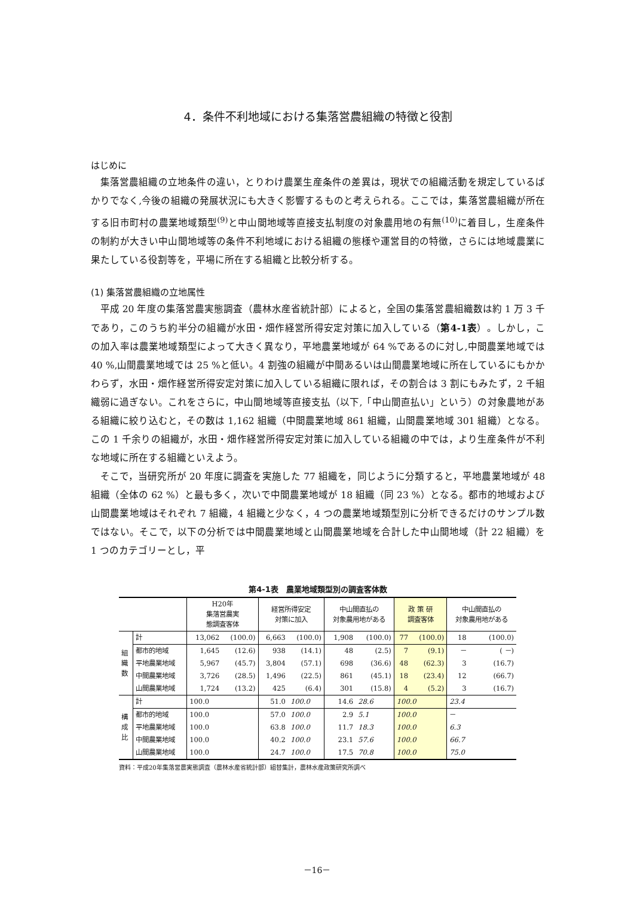4．条件不利地域における集落営農組織の特徴と役割
はじめに
集落営農組織の立地条件の違い，とりわけ農業生産条件の差異は，現状での組織活動を規定しているばかりでなく,今後の組織の発展状況にも大きく影響するものと考えられる。ここでは，集落営農組織が所在する旧市町村の農業地域類型<sup>(9)</sup>と中山間地域等直接支払制度の対象農用地の有無<sup>(10)</sup>に着目し，生産条件の制約が大きい中山間地域等の条件不利地域における組織の態様や運営目的の特徴，さらには地域農業に果たしている役割等を，平場に所在する組織と比較分析する。
(1) 集落営農組織の立地属性
平成 20 年度の集落営農実態調査（農林水産省統計部）によると，全国の集落営農組織数は約 1 万 3 千であり，このうち約半分の組織が水田・畑作経営所得安定対策に加入している（第4-1表）。しかし，この加入率は農業地域類型によって大きく異なり，平地農業地域が 64 %であるのに対し,中間農業地域では 40 %,山間農業地域では 25 %と低い。4 割強の組織が中間あるいは山間農業地域に所在しているにもかかわらず，水田・畑作経営所得安定対策に加入している組織に限れば，その割合は 3 割にもみたず，2 千組織弱に過ぎない。これをさらに，中山間地域等直接支払（以下,「中山間直払い」という）の対象農地がある組織に絞り込むと，その数は 1,162 組織（中間農業地域 861 組織，山間農業地域 301 組織）となる。この 1 千余りの組織が，水田・畑作経営所得安定対策に加入している組織の中では，より生産条件が不利な地域に所在する組織といえよう。
そこで，当研究所が 20 年度に調査を実施した 77 組織を，同じように分類すると，平地農業地域が 48 組織（全体の 62 %）と最も多く，次いで中間農業地域が 18 組織（同 23 %）となる。都市的地域および山間農業地域はそれぞれ 7 組織，4 組織と少なく，4 つの農業地域類型別に分析できるだけのサンプル数ではない。そこで，以下の分析では中間農業地域と山間農業地域を合計した中山間地域（計 22 組織）を 1 つのカテゴリーとし，平
第4-1表　農業地域類型別の調査客体数
| | | H20年 集落営農実 態調査客体 | | 経営所得安定 対策に加入 | | 中山間直払の 対象農用地がある | | 政 策 研 調査客体 | | 中山間直払の 対象農用地がある | |
| --- | --- | --- | --- | --- | --- | --- | --- | --- | --- | --- | --- |
| 組 織 数 | 計 | 13,062 | (100.0) | 6,663 | (100.0) | 1,908 | (100.0) | 77 | (100.0) | 18 | (100.0) |
| | 都市的地域 | 1,645 | (12.6) | 938 | (14.1) | 48 | (2.5) | 7 | (9.1) | － | ( －) |
| | 平地農業地域 | 5,967 | (45.7) | 3,804 | (57.1) | 698 | (36.6) | 48 | (62.3) | 3 | (16.7) |
| | 中間農業地域 | 3,726 | (28.5) | 1,496 | (22.5) | 861 | (45.1) | 18 | (23.4) | 12 | (66.7) |
| | 山間農業地域 | 1,724 | (13.2) | 425 | (6.4) | 301 | (15.8) | 4 | (5.2) | 3 | (16.7) |
| 構 成 比 | 計 | 100.0 | | 51.0 | 100.0 | 14.6 | 28.6 | 100.0 | | 23.4 | |
| | 都市的地域 | 100.0 | | 57.0 | 100.0 | 2.9 | 5.1 | 100.0 | | － | |
| | 平地農業地域 | 100.0 | | 63.8 | 100.0 | 11.7 | 18.3 | 100.0 | | 6.3 | |
| | 中間農業地域 | 100.0 | | 40.2 | 100.0 | 23.1 | 57.6 | 100.0 | | 66.7 | |
| | 山間農業地域 | 100.0 | | 24.7 | 100.0 | 17.5 | 70.8 | 100.0 | | 75.0 | |
資料：平成20年集落営農実態調査（農林水産省統計部）組替集計，農林水産政策研究所調べ
－16－